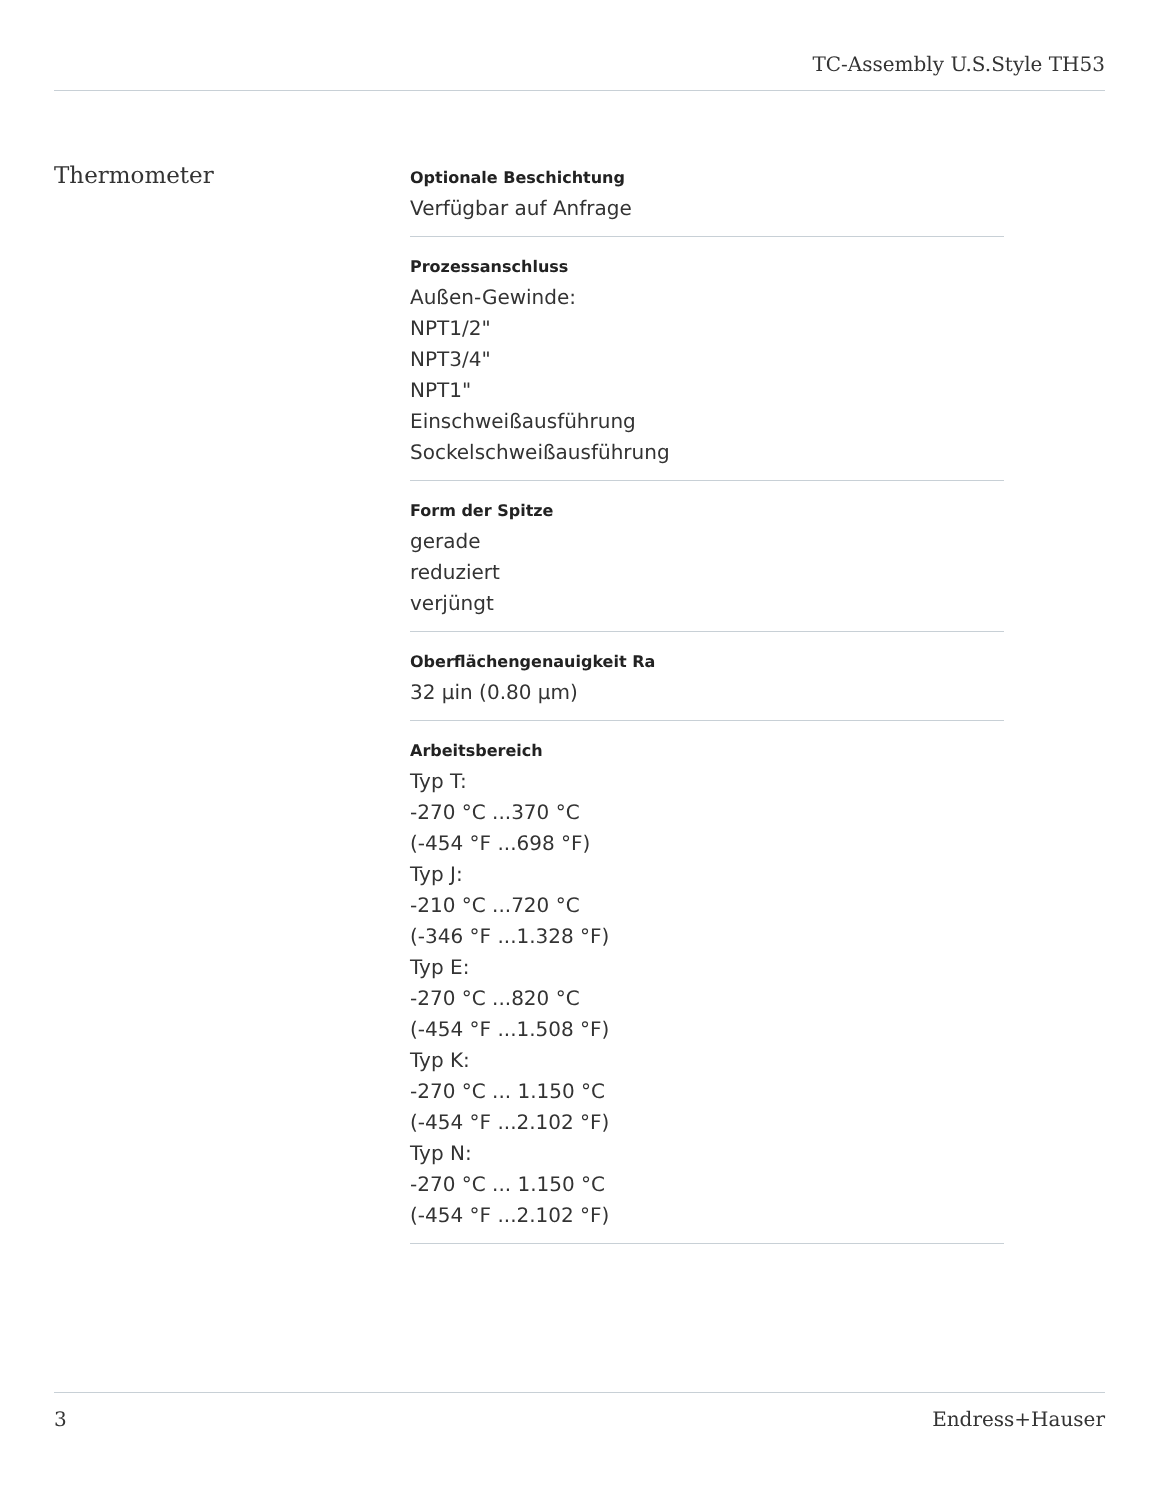TC-Assembly U.S.Style TH53
Thermometer
Optionale Beschichtung
Verfügbar auf Anfrage
Prozessanschluss
Außen-Gewinde:
NPT1/2"
NPT3/4"
NPT1"
Einschweißausführung
Sockelschweißausführung
Form der Spitze
gerade
reduziert
verjüngt
Oberflächengenauigkeit Ra
32 µin (0.80 µm)
Arbeitsbereich
Typ T:
-270 °C ...370 °C
(-454 °F ...698 °F)
Typ J:
-210 °C ...720 °C
(-346 °F ...1.328 °F)
Typ E:
-270 °C ...820 °C
(-454 °F ...1.508 °F)
Typ K:
-270 °C ... 1.150 °C
(-454 °F ...2.102 °F)
Typ N:
-270 °C ... 1.150 °C
(-454 °F ...2.102 °F)
3 Endress+Hauser